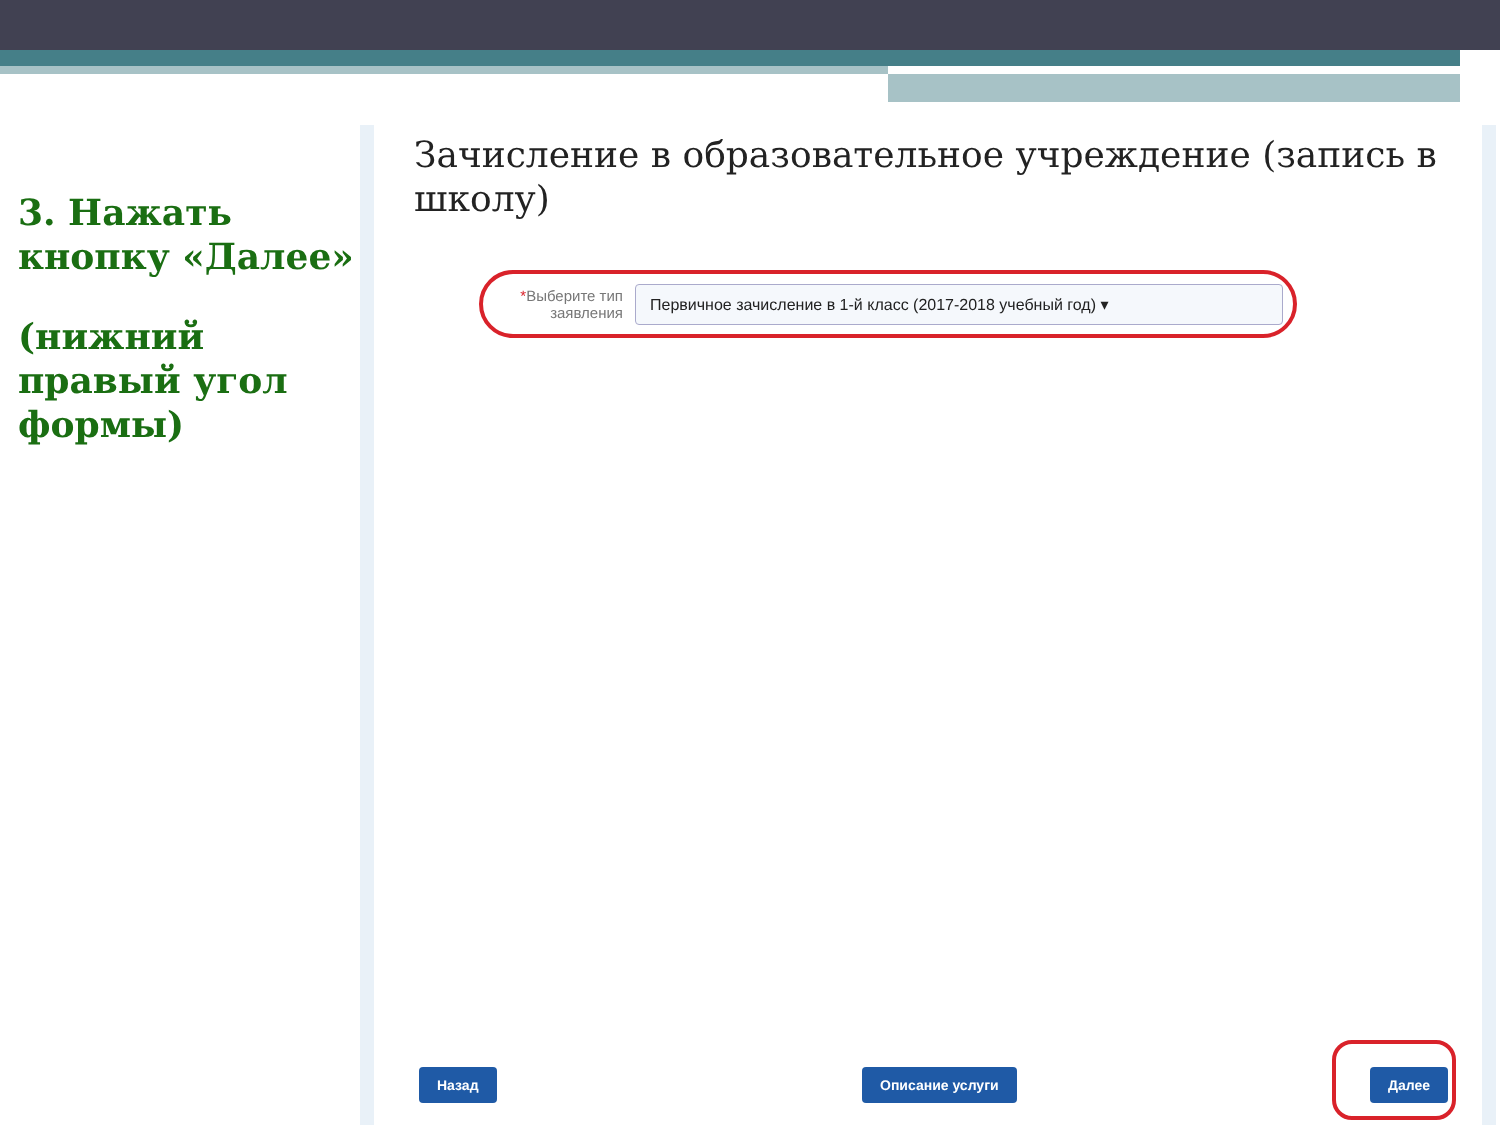3. Нажать кнопку «Далее»
(нижний правый угол формы)
Зачисление в образовательное учреждение (запись в школу)
*Выберите тип заявления
Первичное зачисление в 1-й класс (2017-2018 учебный год) ▾
Назад Описание услуги Далее